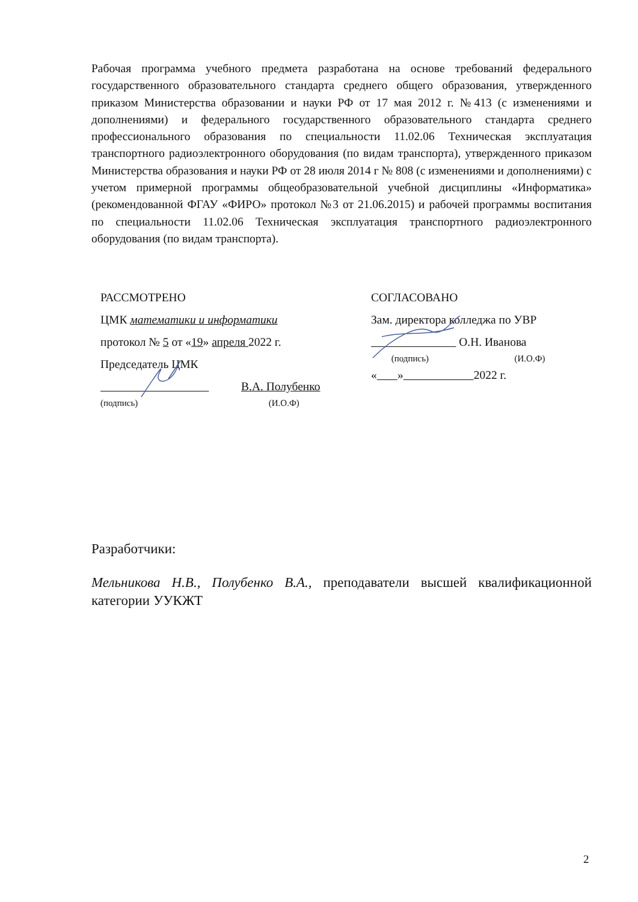Рабочая программа учебного предмета разработана на основе требований федерального государственного образовательного стандарта среднего общего образования, утвержденного приказом Министерства образовании и науки РФ от 17 мая 2012 г. №413 (с изменениями и дополнениями) и федерального государственного образовательного стандарта среднего профессионального образования по специальности 11.02.06 Техническая эксплуатация транспортного радиоэлектронного оборудования (по видам транспорта), утвержденного приказом Министерства образования и науки РФ от 28 июля 2014 г № 808 (с изменениями и дополнениями) с учетом примерной программы общеобразовательной учебной дисциплины «Информатика» (рекомендованной ФГАУ «ФИРО» протокол №3 от 21.06.2015) и рабочей программы воспитания по специальности 11.02.06 Техническая эксплуатация транспортного радиоэлектронного оборудования (по видам транспорта).
РАССМОТРЕНО
ЦМК математики и информатики
протокол № 5 от «19» апреля 2022 г.
Председатель ЦМК
В.А. Полубенко
(подпись) (И.О.Ф)
СОГЛАСОВАНО
Зам. директора колледжа по УВР
О.Н. Иванова
(подпись) (И.О.Ф)
« » 2022 г.
Разработчики:
Мельникова Н.В., Полубенко В.А., преподаватели высшей квалификационной категории УУКЖТ
2